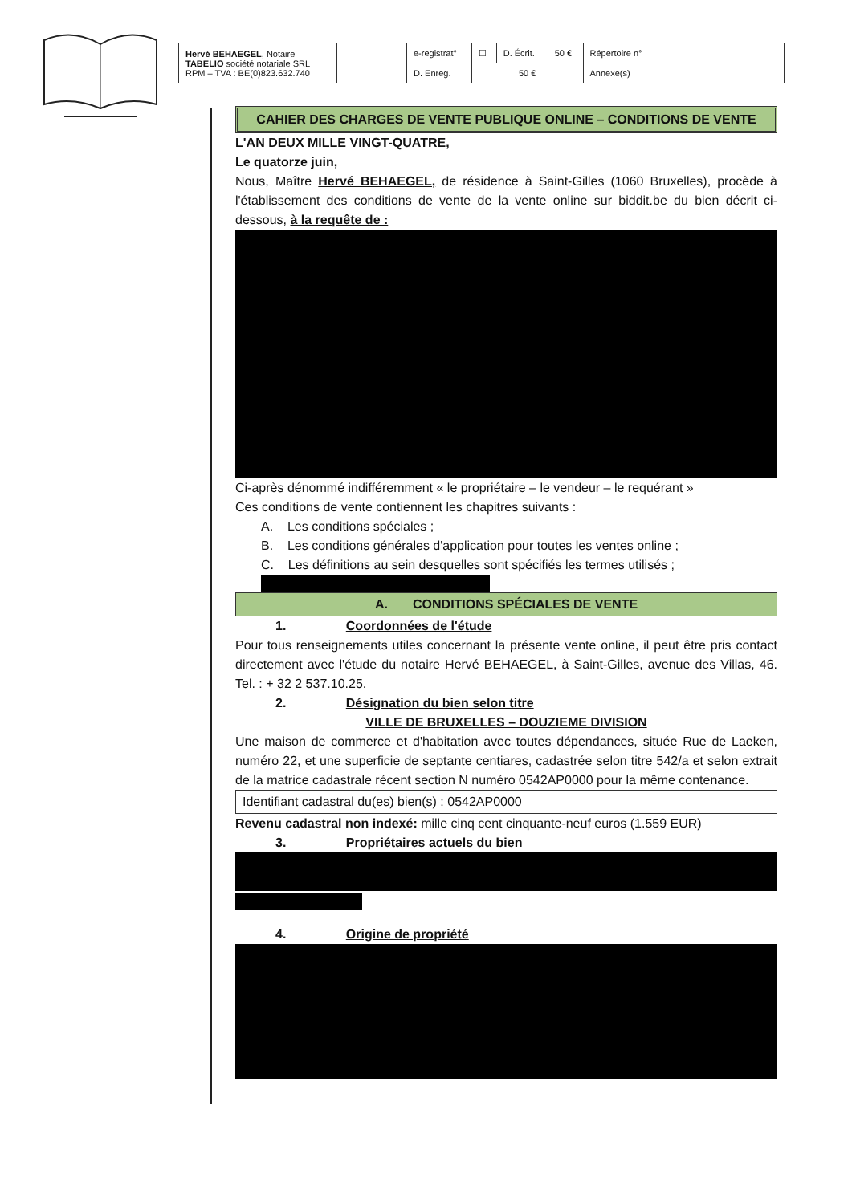| Hervé BEHAEGEL , Notaire TABELIO société notariale SRL RPM – TVA : BE(0)823.632.740 | | e-registrat° | ☐ | D. Écrit. | 50 € | Répertoire n° | |
| | | D. Enreg. | 50 € | | | Annexe(s) | |
CAHIER DES CHARGES DE VENTE PUBLIQUE ONLINE – CONDITIONS DE VENTE
L'AN DEUX MILLE VINGT-QUATRE,
Le quatorze juin,
Nous, Maître Hervé BEHAEGEL, de résidence à Saint-Gilles (1060 Bruxelles), procède à l'établissement des conditions de vente de la vente online sur biddit.be du bien décrit ci-dessous, à la requête de :
Ci-après dénommé indifféremment « le propriétaire – le vendeur – le requérant »
Ces conditions de vente contiennent les chapitres suivants :
A. Les conditions spéciales ;
B. Les conditions générales d'application pour toutes les ventes online ;
C. Les définitions au sein desquelles sont spécifiés les termes utilisés ;
A. CONDITIONS SPÉCIALES DE VENTE
1. Coordonnées de l'étude
Pour tous renseignements utiles concernant la présente vente online, il peut être pris contact directement avec l'étude du notaire Hervé BEHAEGEL, à Saint-Gilles, avenue des Villas, 46. Tel. : + 32 2 537.10.25.
2. Désignation du bien selon titre
VILLE DE BRUXELLES – DOUZIEME DIVISION
Une maison de commerce et d'habitation avec toutes dépendances, située Rue de Laeken, numéro 22, et une superficie de septante centiares, cadastrée selon titre 542/a et selon extrait de la matrice cadastrale récent section N numéro 0542AP0000 pour la même contenance.
Identifiant cadastral du(es) bien(s) : 0542AP0000
Revenu cadastral non indexé: mille cinq cent cinquante-neuf euros (1.559 EUR)
3. Propriétaires actuels du bien
4. Origine de propriété